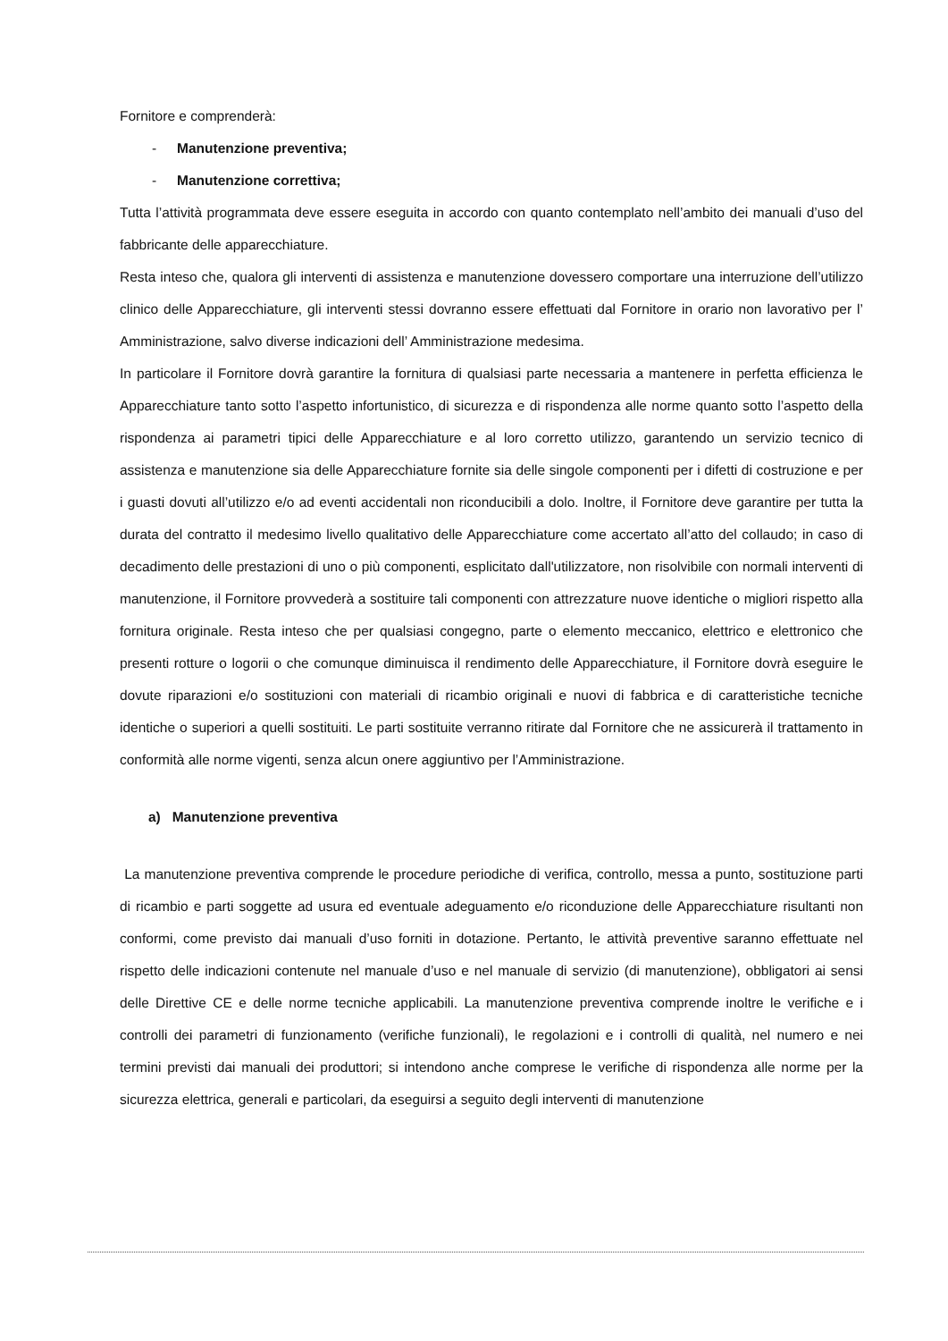Fornitore e comprenderà:
- Manutenzione preventiva;
- Manutenzione correttiva;
Tutta l’attività programmata deve essere eseguita in accordo con quanto contemplato nell’ambito dei manuali d’uso del fabbricante delle apparecchiature.
Resta inteso che, qualora gli interventi di assistenza e manutenzione dovessero comportare una interruzione dell’utilizzo clinico delle Apparecchiature, gli interventi stessi dovranno essere effettuati dal Fornitore in orario non lavorativo per l’ Amministrazione, salvo diverse indicazioni dell’ Amministrazione medesima.
In particolare il Fornitore dovrà garantire la fornitura di qualsiasi parte necessaria a mantenere in perfetta efficienza le Apparecchiature tanto sotto l’aspetto infortunistico, di sicurezza e di rispondenza alle norme quanto sotto l’aspetto della rispondenza ai parametri tipici delle Apparecchiature e al loro corretto utilizzo, garantendo un servizio tecnico di assistenza e manutenzione sia delle Apparecchiature fornite sia delle singole componenti per i difetti di costruzione e per i guasti dovuti all’utilizzo e/o ad eventi accidentali non riconducibili a dolo. Inoltre, il Fornitore deve garantire per tutta la durata del contratto il medesimo livello qualitativo delle Apparecchiature come accertato all’atto del collaudo; in caso di decadimento delle prestazioni di uno o più componenti, esplicitato dall'utilizzatore, non risolvibile con normali interventi di manutenzione, il Fornitore provvederà a sostituire tali componenti con attrezzature nuove identiche o migliori rispetto alla fornitura originale. Resta inteso che per qualsiasi congegno, parte o elemento meccanico, elettrico e elettronico che presenti rotture o logorii o che comunque diminuisca il rendimento delle Apparecchiature, il Fornitore dovrà eseguire le dovute riparazioni e/o sostituzioni con materiali di ricambio originali e nuovi di fabbrica e di caratteristiche tecniche identiche o superiori a quelli sostituiti. Le parti sostituite verranno ritirate dal Fornitore che ne assicurerà il trattamento in conformità alle norme vigenti, senza alcun onere aggiuntivo per l’Amministrazione.
a) Manutenzione preventiva
La manutenzione preventiva comprende le procedure periodiche di verifica, controllo, messa a punto, sostituzione parti di ricambio e parti soggette ad usura ed eventuale adeguamento e/o riconduzione delle Apparecchiature risultanti non conformi, come previsto dai manuali d’uso forniti in dotazione. Pertanto, le attività preventive saranno effettuate nel rispetto delle indicazioni contenute nel manuale d’uso e nel manuale di servizio (di manutenzione), obbligatori ai sensi delle Direttive CE e delle norme tecniche applicabili. La manutenzione preventiva comprende inoltre le verifiche e i controlli dei parametri di funzionamento (verifiche funzionali), le regolazioni e i controlli di qualità, nel numero e nei termini previsti dai manuali dei produttori; si intendono anche comprese le verifiche di rispondenza alle norme per la sicurezza elettrica, generali e particolari, da eseguirsi a seguito degli interventi di manutenzione